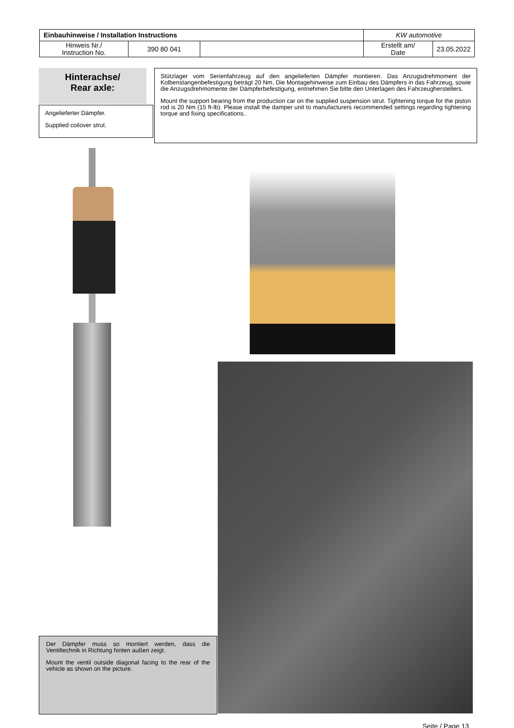| Einbauhinweise / Installation Instructions | | | KW automotive | |
| Hinweis Nr./ Instruction No. | 390 80 041 | | Erstellt am/ Date | 23.05.2022 |
Hinterachse/
Rear axle:
Angelieferter Dämpfer.
Supplied coilover strut.
Stützlager vom Serienfahrzeug auf den angelieferten Dämpfer montieren. Das Anzugsdrehmoment der Kolbenstangenbefestigung beträgt 20 Nm. Die Montagehinweise zum Einbau des Dämpfers in das Fahrzeug, sowie die Anzugsdrehmomente der Dämpferbefestigung, entnehmen Sie bitte den Unterlagen des Fahrzeugherstellers.
Mount the support bearing from the production car on the supplied suspension strut. Tightening torque for the piston rod is 20 Nm (15 ft-lb). Please install the damper unit to manufacturers recommended settings regarding tightening torque and fixing specifications..
Der Dämpfer muss so montiert werden, dass die Ventiltechnik in Richtung hinten außen zeigt.
Mount the ventil outside diagonal facing to the rear of the vehicle as shown on the picture.
Seite / Page 13